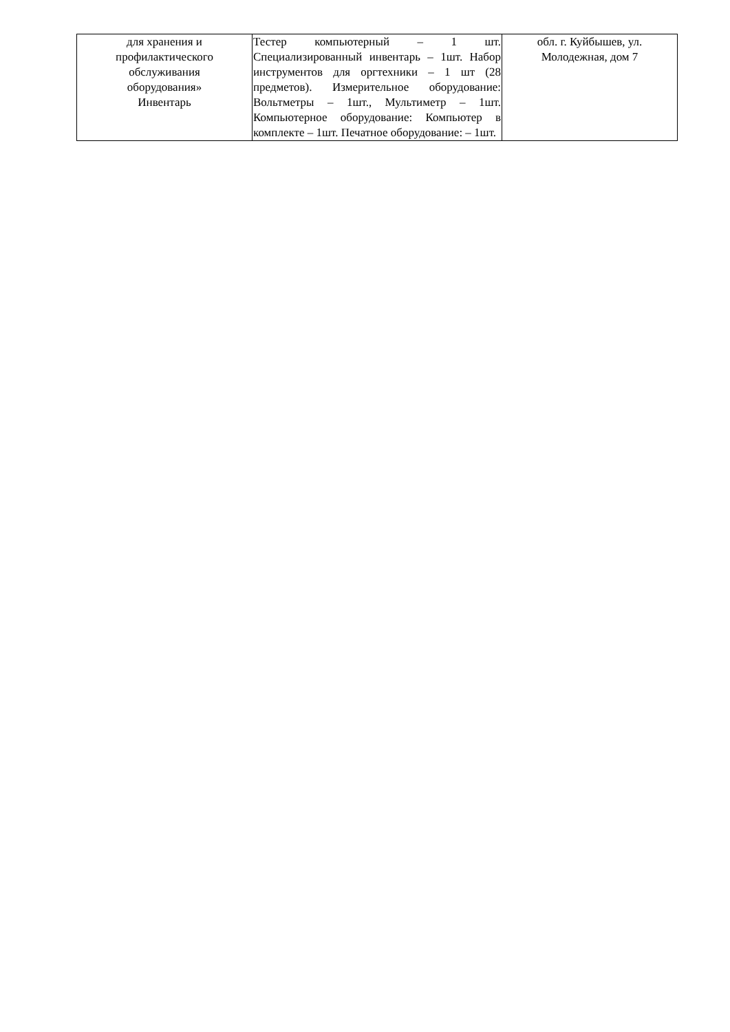| для хранения и профилактического обслуживания оборудования» Инвентарь | Тестер компьютерный – 1 шт. Специализированный инвентарь – 1шт. Набор инструментов для оргтехники – 1 шт (28 предметов). Измерительное оборудование: Вольтметры – 1шт., Мультиметр – 1шт. Компьютерное оборудование: Компьютер в комплекте – 1шт. Печатное оборудование: – 1шт. | обл. г. Куйбышев, ул. Молодежная, дом 7 |